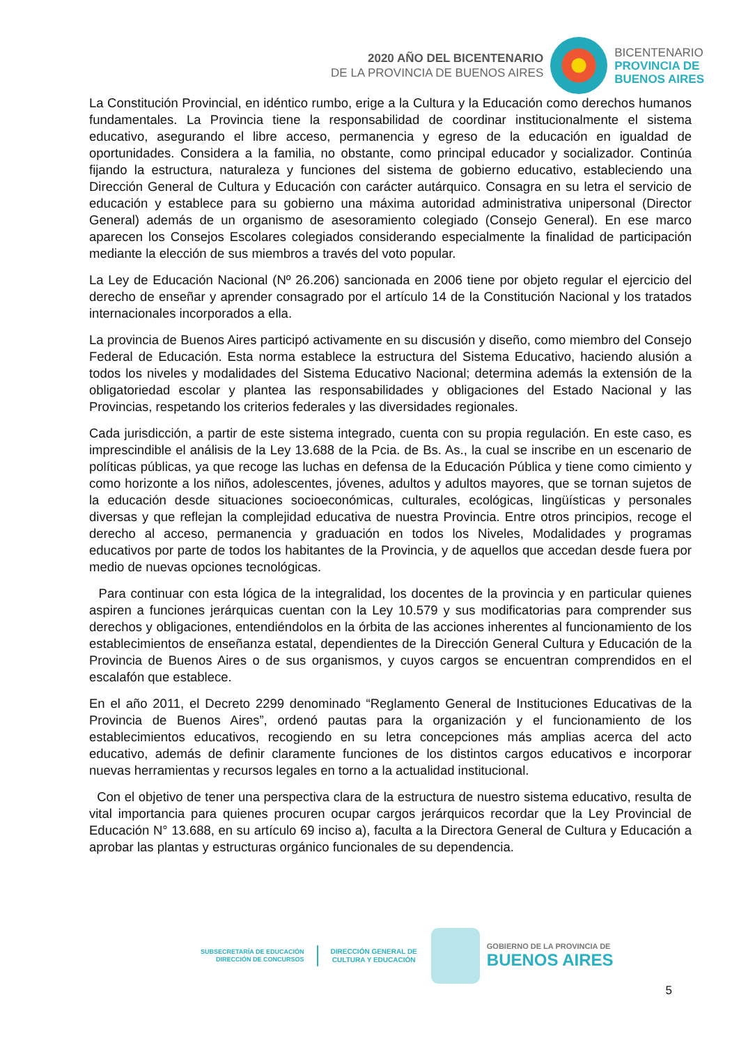2020 AÑO DEL BICENTENARIO
DE LA PROVINCIA DE BUENOS AIRES
BICENTENARIO
PROVINCIA DE
BUENOS AIRES
La Constitución Provincial, en idéntico rumbo, erige a la Cultura y la Educación como derechos humanos fundamentales. La Provincia tiene la responsabilidad de coordinar institucionalmente el sistema educativo, asegurando el libre acceso, permanencia y egreso de la educación en igualdad de oportunidades. Considera a la familia, no obstante, como principal educador y socializador. Continúa fijando la estructura, naturaleza y funciones del sistema de gobierno educativo, estableciendo una Dirección General de Cultura y Educación con carácter autárquico. Consagra en su letra el servicio de educación y establece para su gobierno una máxima autoridad administrativa unipersonal (Director General) además de un organismo de asesoramiento colegiado (Consejo General). En ese marco aparecen los Consejos Escolares colegiados considerando especialmente la finalidad de participación mediante la elección de sus miembros a través del voto popular.
La Ley de Educación Nacional (Nº 26.206) sancionada en 2006 tiene por objeto regular el ejercicio del derecho de enseñar y aprender consagrado por el artículo 14 de la Constitución Nacional y los tratados internacionales incorporados a ella.
La provincia de Buenos Aires participó activamente en su discusión y diseño, como miembro del Consejo Federal de Educación. Esta norma establece la estructura del Sistema Educativo, haciendo alusión a todos los niveles y modalidades del Sistema Educativo Nacional; determina además la extensión de la obligatoriedad escolar y plantea las responsabilidades y obligaciones del Estado Nacional y las Provincias, respetando los criterios federales y las diversidades regionales.
Cada jurisdicción, a partir de este sistema integrado, cuenta con su propia regulación. En este caso, es imprescindible el análisis de la Ley 13.688 de la Pcia. de Bs. As., la cual se inscribe en un escenario de políticas públicas, ya que recoge las luchas en defensa de la Educación Pública y tiene como cimiento y como horizonte a los niños, adolescentes, jóvenes, adultos y adultos mayores, que se tornan sujetos de la educación desde situaciones socioeconómicas, culturales, ecológicas, lingüísticas y personales diversas y que reflejan la complejidad educativa de nuestra Provincia. Entre otros principios, recoge el derecho al acceso, permanencia y graduación en todos los Niveles, Modalidades y programas educativos por parte de todos los habitantes de la Provincia, y de aquellos que accedan desde fuera por medio de nuevas opciones tecnológicas.
Para continuar con esta lógica de la integralidad, los docentes de la provincia y en particular quienes aspiren a funciones jerárquicas cuentan con la Ley 10.579 y sus modificatorias para comprender sus derechos y obligaciones, entendiéndolos en la órbita de las acciones inherentes al funcionamiento de los establecimientos de enseñanza estatal, dependientes de la Dirección General Cultura y Educación de la Provincia de Buenos Aires o de sus organismos, y cuyos cargos se encuentran comprendidos en el escalafón que establece.
En el año 2011, el Decreto 2299 denominado “Reglamento General de Instituciones Educativas de la Provincia de Buenos Aires”, ordenó pautas para la organización y el funcionamiento de los establecimientos educativos, recogiendo en su letra concepciones más amplias acerca del acto educativo, además de definir claramente funciones de los distintos cargos educativos e incorporar nuevas herramientas y recursos legales en torno a la actualidad institucional.
Con el objetivo de tener una perspectiva clara de la estructura de nuestro sistema educativo, resulta de vital importancia para quienes procuren ocupar cargos jerárquicos recordar que la Ley Provincial de Educación N° 13.688, en su artículo 69 inciso a), faculta a la Directora General de Cultura y Educación a aprobar las plantas y estructuras orgánico funcionales de su dependencia.
SUBSECRETARÍA DE EDUCACIÓN
DIRECCIÓN DE CONCURSOS
DIRECCIÓN GENERAL DE
CULTURA Y EDUCACIÓN
GOBIERNO DE LA PROVINCIA DE
BUENOS AIRES
5